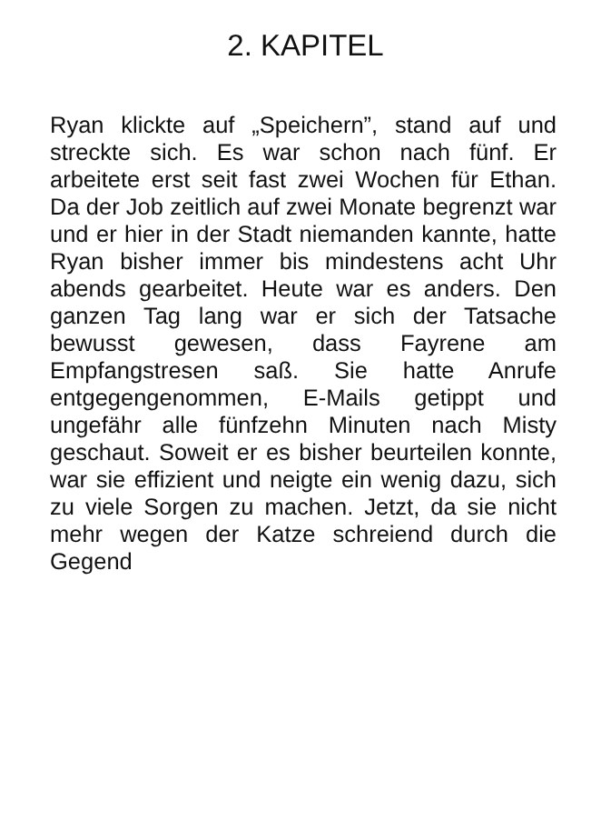2. KAPITEL
Ryan klickte auf „Speichern”, stand auf und streckte sich. Es war schon nach fünf. Er arbeitete erst seit fast zwei Wochen für Ethan. Da der Job zeitlich auf zwei Monate begrenzt war und er hier in der Stadt niemanden kannte, hatte Ryan bisher immer bis mindestens acht Uhr abends gearbeitet. Heute war es anders. Den ganzen Tag lang war er sich der Tatsache bewusst gewesen, dass Fayrene am Empfangstresen saß. Sie hatte Anrufe entgegengenommen, E-Mails getippt und ungefähr alle fünfzehn Minuten nach Misty geschaut. Soweit er es bisher beurteilen konnte, war sie effizient und neigte ein wenig dazu, sich zu viele Sorgen zu machen. Jetzt, da sie nicht mehr wegen der Katze schreiend durch die Gegend